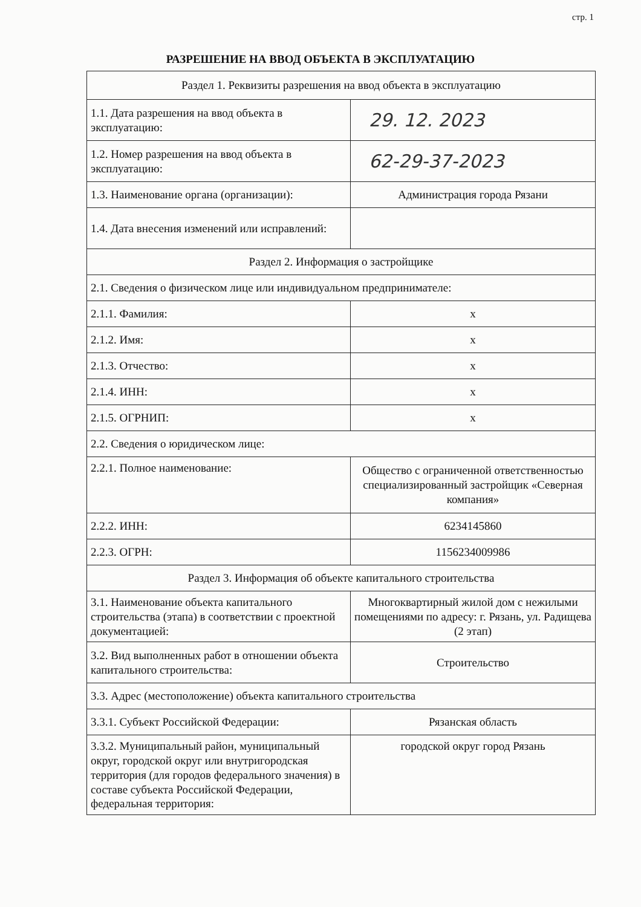стр. 1
РАЗРЕШЕНИЕ НА ВВОД ОБЪЕКТА В ЭКСПЛУАТАЦИЮ
| Раздел 1. Реквизиты разрешения на ввод объекта в эксплуатацию | |
| 1.1. Дата разрешения на ввод объекта в эксплуатацию: | 29. 12. 2023 |
| 1.2. Номер разрешения на ввод объекта в эксплуатацию: | 62-29-37-2023 |
| 1.3. Наименование органа (организации): | Администрация города Рязани |
| 1.4. Дата внесения изменений или исправлений: | |
| Раздел 2. Информация о застройщике | |
| 2.1. Сведения о физическом лице или индивидуальном предпринимателе: | |
| 2.1.1. Фамилия: | х |
| 2.1.2. Имя: | х |
| 2.1.3. Отчество: | х |
| 2.1.4. ИНН: | х |
| 2.1.5. ОГРНИП: | х |
| 2.2. Сведения о юридическом лице: | |
| 2.2.1. Полное наименование: | Общество с ограниченной ответственностью специализированный застройщик «Северная компания» |
| 2.2.2. ИНН: | 6234145860 |
| 2.2.3. ОГРН: | 1156234009986 |
| Раздел 3. Информация об объекте капитального строительства | |
| 3.1. Наименование объекта капитального строительства (этапа) в соответствии с проектной документацией: | Многоквартирный жилой дом с нежилыми помещениями по адресу: г. Рязань, ул. Радищева (2 этап) |
| 3.2. Вид выполненных работ в отношении объекта капитального строительства: | Строительство |
| 3.3. Адрес (местоположение) объекта капитального строительства | |
| 3.3.1. Субъект Российской Федерации: | Рязанская область |
| 3.3.2. Муниципальный район, муниципальный округ, городской округ или внутригородская территория (для городов федерального значения) в составе субъекта Российской Федерации, федеральная территория: | городской округ город Рязань |